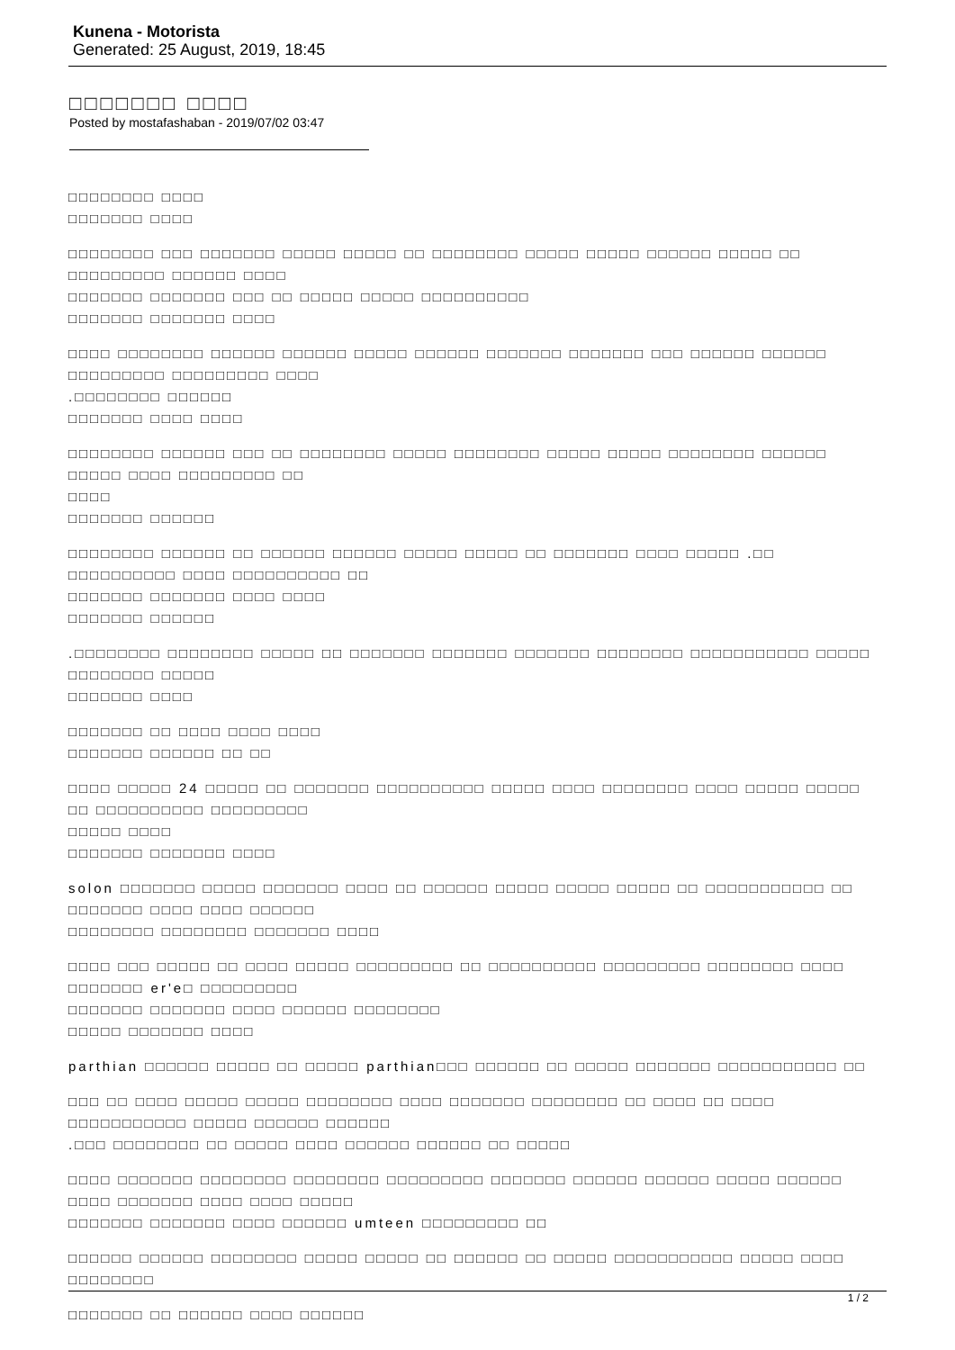Kunena - Motorista
Generated: 25 August, 2019, 18:45
□□□□□□□ □□□□
Posted by mostafashaban - 2019/07/02 03:47
□□□□□□□□ □□□□
□□□□□□□ □□□□
□□□□□□□□ □□□ □□□□□□□ □□□□□ □□□□□ □□ □□□□□□□□ □□□□□ □□□□□ □□□□□□ □□□□□ □□ □□□□□□□□□ □□□□□□ □□□□
□□□□□□□ □□□□□□□ □□□ □□ □□□□□ □□□□□ □□□□□□□□□□
□□□□□□□ □□□□□□□ □□□□
□□□□ □□□□□□□□ □□□□□□ □□□□□□ □□□□□ □□□□□□ □□□□□□□ □□□□□□□ □□□ □□□□□□ □□□□□□ □□□□□□□□□ □□□□□□□□□ □□□□
.□□□□□□□□ □□□□□□
□□□□□□□ □□□□ □□□□
□□□□□□□□ □□□□□□ □□□ □□ □□□□□□□□ □□□□□ □□□□□□□□ □□□□□ □□□□□ □□□□□□□□ □□□□□□ □□□□□ □□□□ □□□□□□□□□ □□
□□□□
□□□□□□□ □□□□□□
□□□□□□□□ □□□□□□ □□ □□□□□□ □□□□□□ □□□□□ □□□□□ □□ □□□□□□□ □□□□ □□□□□ .□□ □□□□□□□□□□ □□□□ □□□□□□□□□□ □□
□□□□□□□ □□□□□□□ □□□□ □□□□
□□□□□□□ □□□□□□
.□□□□□□□□ □□□□□□□□ □□□□□ □□ □□□□□□□ □□□□□□□ □□□□□□□ □□□□□□□□ □□□□□□□□□□□ □□□□□ □□□□□□□□ □□□□□
□□□□□□□ □□□□
□□□□□□□ □□ □□□□ □□□□ □□□□
□□□□□□□ □□□□□□ □□ □□
□□□□ □□□□□ 24 □□□□□ □□ □□□□□□□ □□□□□□□□□□ □□□□□ □□□□ □□□□□□□□ □□□□ □□□□□ □□□□□ □□ □□□□□□□□□□ □□□□□□□□□
□□□□□ □□□□
□□□□□□□ □□□□□□□ □□□□
solon □□□□□□□ □□□□□ □□□□□□□ □□□□ □□ □□□□□□ □□□□□ □□□□□ □□□□□ □□ □□□□□□□□□□□ □□ □□□□□□□ □□□□ □□□□ □□□□□□
□□□□□□□□ □□□□□□□□ □□□□□□□ □□□□
□□□□ □□□ □□□□□ □□ □□□□ □□□□□ □□□□□□□□□ □□ □□□□□□□□□□ □□□□□□□□□ □□□□□□□□ □□□□ □□□□□□□ er'e□ □□□□□□□□□
□□□□□□□ □□□□□□□ □□□□ □□□□□□ □□□□□□□□
□□□□□ □□□□□□□ □□□□
parthian □□□□□□ □□□□□ □□ □□□□□ parthian□□□ □□□□□□ □□ □□□□□ □□□□□□□ □□□□□□□□□□□ □□
□□□ □□ □□□□ □□□□□ □□□□□ □□□□□□□□ □□□□ □□□□□□□ □□□□□□□□ □□ □□□□ □□ □□□□ □□□□□□□□□□□ □□□□□ □□□□□□ □□□□□□
.□□□ □□□□□□□□ □□ □□□□□ □□□□ □□□□□□ □□□□□□ □□ □□□□□
□□□□ □□□□□□□ □□□□□□□□ □□□□□□□□ □□□□□□□□□ □□□□□□□ □□□□□□ □□□□□□ □□□□□ □□□□□□ □□□□ □□□□□□□ □□□□ □□□□ □□□□□
□□□□□□□ □□□□□□□ □□□□ □□□□□□ umteen □□□□□□□□□ □□
□□□□□□ □□□□□□ □□□□□□□□ □□□□□ □□□□□ □□ □□□□□□ □□ □□□□□ □□□□□□□□□□□ □□□□□ □□□□ □□□□□□□□
□□□□□□□ □□ □□□□□□ □□□□ □□□□□□
1 / 2